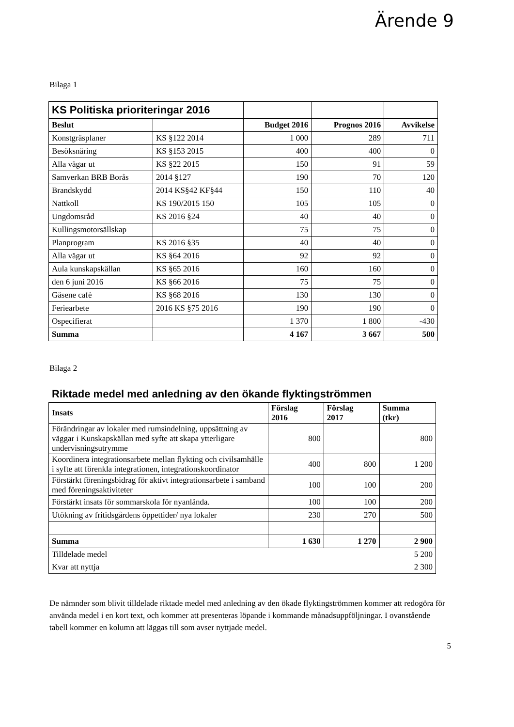Ärende 9
Bilaga 1
| KS Politiska prioriteringar 2016 | | | | |
| Beslut | | Budget 2016 | Prognos 2016 | Avvikelse |
| Konstgräsplaner | KS §122 2014 | 1 000 | 289 | 711 |
| Besöksnäring | KS §153 2015 | 400 | 400 | 0 |
| Alla vägar ut | KS §22 2015 | 150 | 91 | 59 |
| Samverkan BRB Borås | 2014 §127 | 190 | 70 | 120 |
| Brandskydd | 2014 KS§42 KF§44 | 150 | 110 | 40 |
| Nattkoll | KS 190/2015 150 | 105 | 105 | 0 |
| Ungdomsråd | KS 2016 §24 | 40 | 40 | 0 |
| Kullingsmotorsällskap | | 75 | 75 | 0 |
| Planprogram | KS 2016 §35 | 40 | 40 | 0 |
| Alla vägar ut | KS §64 2016 | 92 | 92 | 0 |
| Aula kunskapskällan | KS §65 2016 | 160 | 160 | 0 |
| den 6 juni 2016 | KS §66 2016 | 75 | 75 | 0 |
| Gäsene cafè | KS §68 2016 | 130 | 130 | 0 |
| Feriearbete | 2016 KS §75 2016 | 190 | 190 | 0 |
| Ospecifierat | | 1 370 | 1 800 | -430 |
| Summa | | 4 167 | 3 667 | 500 |
Bilaga 2
Riktade medel med anledning av den ökande flyktingströmmen
| Insats | Förslag 2016 | Förslag 2017 | Summa (tkr) |
| --- | --- | --- | --- |
| Förändringar av lokaler med rumsindelning, uppsättning av väggar i Kunskapskällan med syfte att skapa ytterligare undervisningsutrymme | 800 | | 800 |
| Koordinera integrationsarbete mellan flykting och civilsamhälle i syfte att förenkla integrationen, integrationskoordinator | 400 | 800 | 1 200 |
| Förstärkt föreningsbidrag för aktivt integrationsarbete i samband med föreningsaktiviteter | 100 | 100 | 200 |
| Förstärkt insats för sommarskola för nyanlända. | 100 | 100 | 200 |
| Utökning av fritidsgårdens öppettider/ nya lokaler | 230 | 270 | 500 |
| Summa | 1 630 | 1 270 | 2 900 |
| Tilldelade medel | | | 5 200 |
| Kvar att nyttja | | | 2 300 |
De nämnder som blivit tilldelade riktade medel med anledning av den ökade flyktingströmmen kommer att redogöra för använda medel i en kort text, och kommer att presenteras löpande i kommande månadsuppföljningar. I ovanstående tabell kommer en kolumn att läggas till som avser nyttjade medel.
5